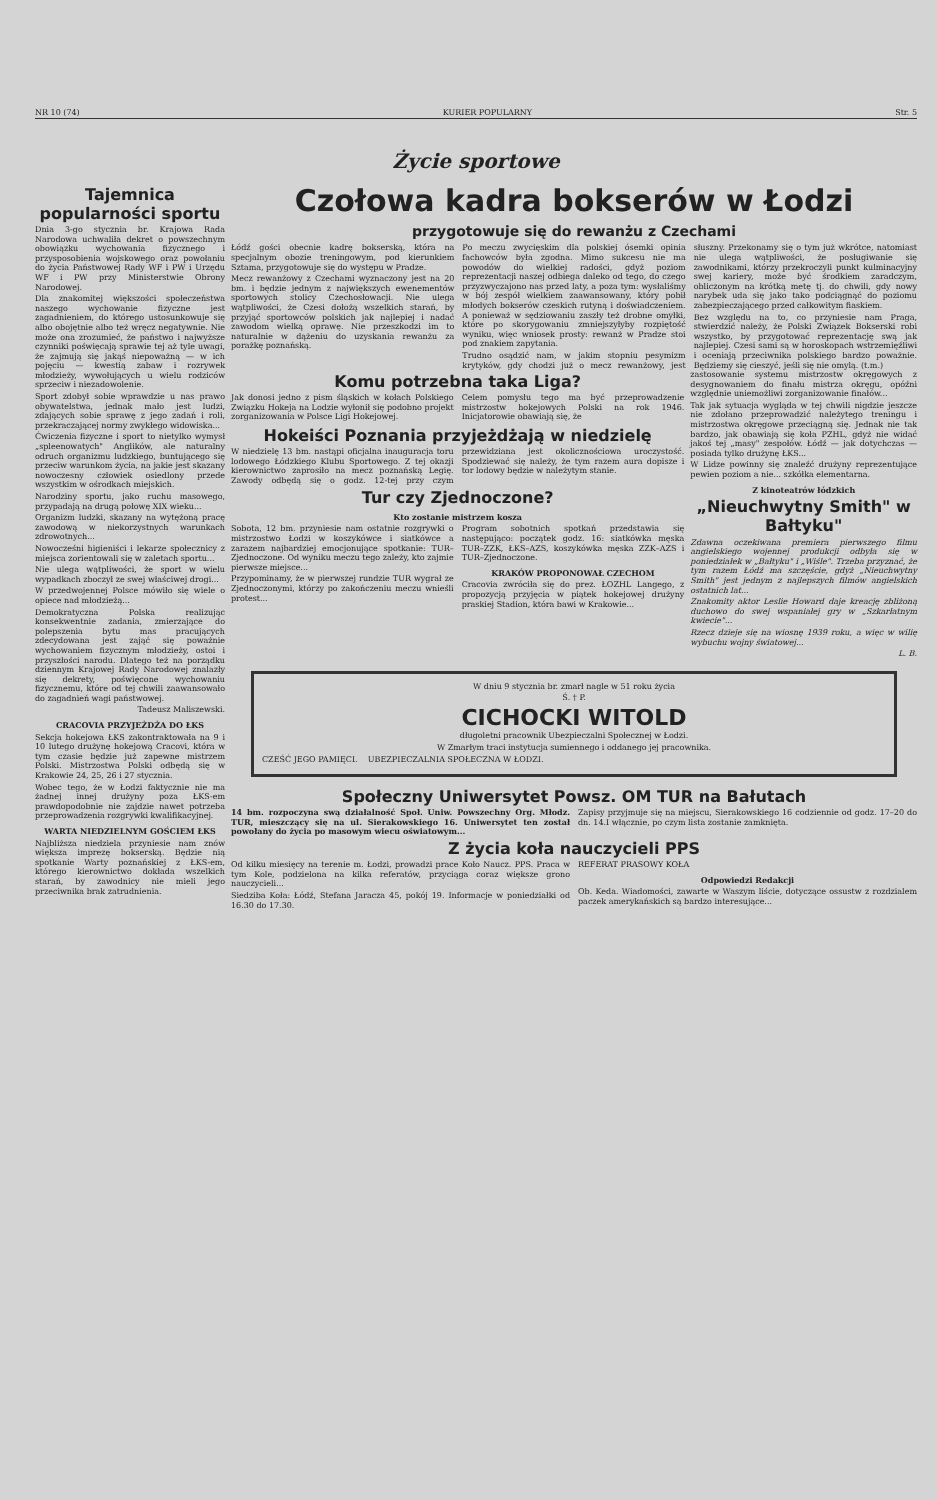NR 10 (74) KURIER POPULARNY Str. 5
Życie sportowe
Tajemnica popularności sportu
Dnia 3-go stycznia br. Krajowa Rada Narodowa uchwaliła dekret o powszechnym obowiązku wychowania fizycznego i przysposobienia wojskowego oraz powołaniu do życia Państwowej Rady WF i PW i Urzędu WF i PW przy Ministerstwie Obrony Narodowej.
Dla znakomitej większości społeczeństwa naszego wychowanie fizyczne jest zagadnieniem, do którego ustosunkowuje się albo obojętnie albo też wręcz negatywnie. Nie może ona zrozumieć, że państwo i najwyższe czynniki poświęcają sprawie tej aż tyle uwagi, że zajmują się jakąś niepoważną — w ich pojęciu — kwestią zabaw i rozrywek młodzieży, wywołujących u wielu rodziców sprzeciw i niezadowolenie.
Sport zdobył sobie wprawdzie u nas prawo obywatelstwa, jednak mało jest ludzi, zdających sobie sprawę z jego zadań i roli, przekraczającej normy zwykłego widowiska...
Ćwiczenia fizyczne i sport to nietylko wymysł „spleenowatych" Anglików, ale naturalny odruch organizmu ludzkiego, buntującego się przeciw warunkom życia, na jakie jest skazany nowoczesny człowiek osiedlony przede wszystkim w ośrodkach miejskich.
Narodziny sportu, jako ruchu masowego, przypadają na drugą połowę XIX wieku...
Organizm ludzki, skazany na wytężoną pracę zawodową w niekorzystnych warunkach zdrowotnych...
Nowocześni higieniści i lekarze społecznicy z miejsca zorientowali się w zaletach sportu...
Nie ulega wątpliwości, że sport w wielu wypadkach zboczył ze swej właściwej drogi...
W przedwojennej Polsce mówiło się wiele o opiece nad młodzieżą...
Demokratyczna Polska realizując konsekwentnie zadania, zmierzające do polepszenia bytu mas pracujących zdecydowana jest zająć się poważnie wychowaniem fizycznym młodzieży, ostoi i przyszłości narodu. Dlatego też na porządku dziennym Krajowej Rady Narodowej znalazły się dekrety, poświęcone wychowaniu fizycznemu, które od tej chwili zaawansowało do zagadnień wagi państwowej.
Tadeusz Maliszewski.
CRACOVIA PRZYJEŻDŻA DO ŁKS
Sekcja hokejowa ŁKS zakontraktowała na 9 i 10 lutego drużynę hokejową Cracovi, która w tym czasie będzie już zapewne mistrzem Polski. Mistrzostwa Polski odbędą się w Krakowie 24, 25, 26 i 27 stycznia.
Wobec tego, że w Łodzi faktycznie nie ma żadnej innej drużyny poza ŁKS-em prawdopodobnie nie zajdzie nawet potrzeba przeprowadzenia rozgrywki kwalifikacyjnej.
WARTA NIEDZIELNYM GOŚCIEM ŁKS
Najbliższa niedziela przyniesie nam znów większa imprezę bokserską. Będzie nią spotkanie Warty poznańskiej z ŁKS-em, którego kierownictwo dokłada wszelkich starań, by zawodnicy nie mieli jego przeciwnika brak zatrudnienia.
Czołowa kadra bokserów w Łodzi
przygotowuje się do rewanżu z Czechami
Łódź gości obecnie kadrę bokserską, która na specjalnym obozie treningowym, pod kierunkiem Sztama, przygotowuje się do występu w Pradze.
Mecz rewanżowy z Czechami wyznaczony jest na 20 bm. i będzie jednym z największych ewenementów sportowych stolicy Czechosłowacji. Nie ulega wątpliwości, że Czesi dołożą wszelkich starań, by przyjąć sportowców polskich jak najlepiej i nadać zawodom wielką oprawę. Nie przeszkodzi im to naturalnie w dążeniu do uzyskania rewanżu za porażkę poznańską.
Po meczu zwycięskim dla polskiej ósemki opinia fachowców była zgodna. Mimo sukcesu nie ma powodów do wielkiej radości, gdyż poziom reprezentacji naszej odbiega daleko od tego, do czego przyzwyczajono nas przed laty, a poza tym: wysłaliśmy w bój zespół wielkiem zaawansowany, który pobił młodych bokserów czeskich rutyną i doświadczeniem. A ponieważ w sędziowaniu zaszły też drobne omyłki, które po skorygowaniu zmniejszyłyby rozpiętość wyniku, więc wniosek prosty: rewanż w Pradze stoi pod znakiem zapytania.
Trudno osądzić nam, w jakim stopniu pesymizm krytyków, gdy chodzi już o mecz rewanżowy, jest słuszny. Przekonamy się o tym już wkrótce, natomiast nie ulega wątpliwości, że posługiwanie się zawodnikami, którzy przekroczyli punkt kulminacyjny swej kariery, może być środkiem zaradczym, obliczonym na krótką metę tj. do chwili, gdy nowy narybek uda się jako tako podciągnąć do poziomu zabezpieczającego przed całkowitym fiaskiem.
Bez względu na to, co przyniesie nam Praga, stwierdzić należy, że Polski Związek Bokserski robi wszystko, by przygotować reprezentację swą jak najlepiej. Czesi sami są w horoskopach wstrzemięźliwi i oceniają przeciwnika polskiego bardzo poważnie. Będziemy się cieszyć, jeśli się nie omylą. (t.m.)
Komu potrzebna taka Liga?
Jak donosi jedno z pism śląskich w kołach Polskiego Związku Hokeja na Lodzie wyłonił się podobno projekt zorganizowania w Polsce Ligi Hokejowej.
Celem pomysłu tego ma być przeprowadzenie mistrzostw hokejowych Polski na rok 1946. Inicjatorowie obawiają się, że
Hokeiści Poznania przyjeżdżają w niedzielę
W niedzielę 13 bm. nastąpi oficjalna inauguracja toru lodowego Łódzkiego Klubu Sportowego. Z tej okazji kierownictwo zaprosiło na mecz poznańską Legię. Zawody odbędą się o godz. 12-tej przy czym przewidziana jest okolicznościowa uroczystość. Spodziewać się należy, że tym razem aura dopisze i tor lodowy będzie w należytym stanie.
Tur czy Zjednoczone?
Kto zostanie mistrzem kosza
Sobota, 12 bm. przyniesie nam ostatnie rozgrywki o mistrzostwo Łodzi w koszykówce i siatkówce a zarazem najbardziej emocjonujące spotkanie: TUR–Zjednoczone. Od wyniku meczu tego zależy, kto zajmie pierwsze miejsce...
Przypominamy, że w pierwszej rundzie TUR wygrał ze Zjednoczonymi, którzy po zakończeniu meczu wnieśli protest...
Program sobotnich spotkań przedstawia się następująco: początek godz. 16: siatkówka męska TUR–ZZK, ŁKS–AZS, koszykówka męska ZZK–AZS i TUR–Zjednoczone.
KRAKÓW PROPONOWAŁ CZECHOM
Cracovia zwróciła się do prez. ŁOZHL Langego, z propozycją przyjęcia w piątek hokejowej drużyny praskiej Stadion, która bawi w Krakowie...
zastosowanie systemu mistrzostw okręgowych z desygnowaniem do finału mistrza okręgu, opóźni względnie uniemożliwi zorganizowanie finałów...
Tak jak sytuacja wygląda w tej chwili nigdzie jeszcze nie zdołano przeprowadzić należytego treningu i mistrzostwa okręgowe przeciągną się. Jednak nie tak bardzo, jak obawiają się koła PZHL, gdyż nie widać jakoś tej „masy" zespołów. Łódź — jak dotychczas — posiada tylko drużynę ŁKS...
W Lidze powinny się znaleźć drużyny reprezentujące pewien poziom a nie... szkółka elementarna.
Z kinoteatrów łódzkich
„Nieuchwytny Smith" w Bałtyku"
Zdawna oczekiwana premiera pierwszego filmu angielskiego wojennej produkcji odbyła się w poniedziałek w „Bałtyku" i „Wiśle". Trzeba przyznać, że tym razem Łódź ma szczęście, gdyż „Nieuchwytny Smith" jest jednym z najlepszych filmów angielskich ostatnich lat...
Znakomity aktor Leslie Howard daje kreację zbliżoną duchowo do swej wspaniałej gry w „Szkarłatnym kwiecie"...
Rzecz dzieje się na wiosnę 1939 roku, a więc w wilię wybuchu wojny światowej...
L. B.
W dniu 9 stycznia br. zmarł nagle w 51 roku życia
Ś. † P.
CICHOCKI WITOLD
długoletni pracownik Ubezpieczalni Społecznej w Łodzi.
W Zmarłym traci instytucja sumiennego i oddanego jej pracownika.
CZEŚĆ JEGO PAMIĘCI. UBEZPIECZALNIA SPOŁECZNA W ŁODZI.
Społeczny Uniwersytet Powsz. OM TUR na Bałutach
14 bm. rozpoczyna swą działalność Społ. Uniw. Powszechny Org. Młodz. TUR, mieszczący się na ul. Sierakowskiego 16. Uniwersytet ten został powołany do życia po masowym wiecu oświatowym...
Zapisy przyjmuje się na miejscu, Sierakowskiego 16 codziennie od godz. 17–20 do dn. 14.I włącznie, po czym lista zostanie zamknięta.
Z życia koła nauczycieli PPS
Od kilku miesięcy na terenie m. Łodzi, prowadzi prace Koło Naucz. PPS. Praca w tym Kole, podzielona na kilka referatów, przyciąga coraz większe grono nauczycieli...
Siedziba Koła: Łódź, Stefana Jaracza 45, pokój 19. Informacje w poniedziałki od 16.30 do 17.30.
REFERAT PRASOWY KOŁA
Odpowiedzi Redakcji
Ob. Keda. Wiadomości, zawarte w Waszym liście, dotyczące ossustw z rozdzialem paczek amerykańskich są bardzo interesujące...